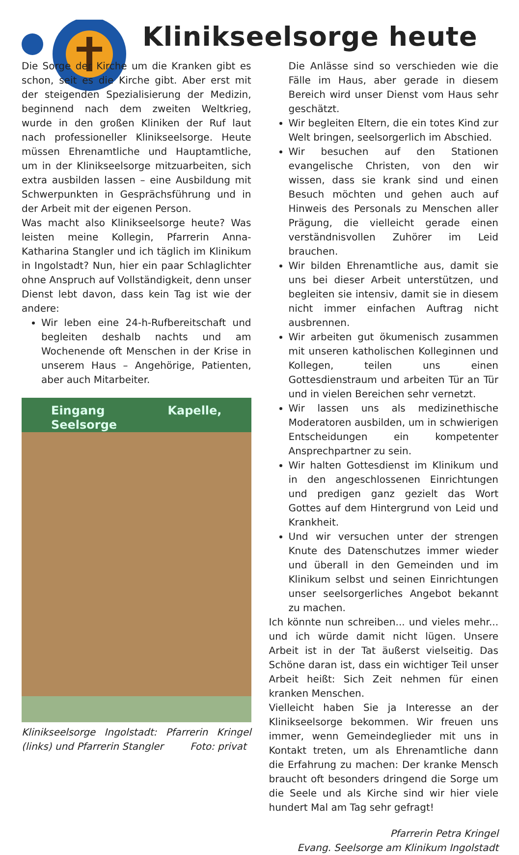Klinikseelsorge heute
Die Sorge der Kirche um die Kranken gibt es schon, seit es die Kirche gibt. Aber erst mit der steigenden Spezialisierung der Medizin, beginnend nach dem zweiten Weltkrieg, wurde in den großen Kliniken der Ruf laut nach professioneller Klinikseelsorge. Heute müssen Ehrenamtliche und Hauptamtliche, um in der Klinikseelsorge mitzuarbeiten, sich extra ausbilden lassen – eine Ausbildung mit Schwerpunkten in Gesprächsführung und in der Arbeit mit der eigenen Person.
Was macht also Klinikseelsorge heute? Was leisten meine Kollegin, Pfarrerin Anna-Katharina Stangler und ich täglich im Klinikum in Ingolstadt? Nun, hier ein paar Schlaglichter ohne Anspruch auf Vollständigkeit, denn unser Dienst lebt davon, dass kein Tag ist wie der andere:
Wir leben eine 24-h-Rufbereitschaft und begleiten deshalb nachts und am Wochenende oft Menschen in der Krise in unserem Haus – Angehörige, Patienten, aber auch Mitarbeiter.
Eingang Kapelle, Seelsorge
Klinikseelsorge Ingolstadt: Pfarrerin Kringel (links) und Pfarrerin Stangler Foto: privat
Die Anlässe sind so verschieden wie die Fälle im Haus, aber gerade in diesem Bereich wird unser Dienst vom Haus sehr geschätzt.
Wir begleiten Eltern, die ein totes Kind zur Welt bringen, seelsorgerlich im Abschied.
Wir besuchen auf den Stationen evangelische Christen, von den wir wissen, dass sie krank sind und einen Besuch möchten und gehen auch auf Hinweis des Personals zu Menschen aller Prägung, die vielleicht gerade einen verständnisvollen Zuhörer im Leid brauchen.
Wir bilden Ehrenamtliche aus, damit sie uns bei dieser Arbeit unterstützen, und begleiten sie intensiv, damit sie in diesem nicht immer einfachen Auftrag nicht ausbrennen.
Wir arbeiten gut ökumenisch zusammen mit unseren katholischen Kolleginnen und Kollegen, teilen uns einen Gottesdienstraum und arbeiten Tür an Tür und in vielen Bereichen sehr vernetzt.
Wir lassen uns als medizinethische Moderatoren ausbilden, um in schwierigen Entscheidungen ein kompetenter Ansprechpartner zu sein.
Wir halten Gottesdienst im Klinikum und in den angeschlossenen Einrichtungen und predigen ganz gezielt das Wort Gottes auf dem Hintergrund von Leid und Krankheit.
Und wir versuchen unter der strengen Knute des Datenschutzes immer wieder und überall in den Gemeinden und im Klinikum selbst und seinen Einrichtungen unser seelsorgerliches Angebot bekannt zu machen.
Ich könnte nun schreiben... und vieles mehr... und ich würde damit nicht lügen. Unsere Arbeit ist in der Tat äußerst vielseitig. Das Schöne daran ist, dass ein wichtiger Teil unser Arbeit heißt: Sich Zeit nehmen für einen kranken Menschen.
Vielleicht haben Sie ja Interesse an der Klinikseelsorge bekommen. Wir freuen uns immer, wenn Gemeindeglieder mit uns in Kontakt treten, um als Ehrenamtliche dann die Erfahrung zu machen: Der kranke Mensch braucht oft besonders dringend die Sorge um die Seele und als Kirche sind wir hier viele hundert Mal am Tag sehr gefragt!
Pfarrerin Petra Kringel
Evang. Seelsorge am Klinikum Ingolstadt